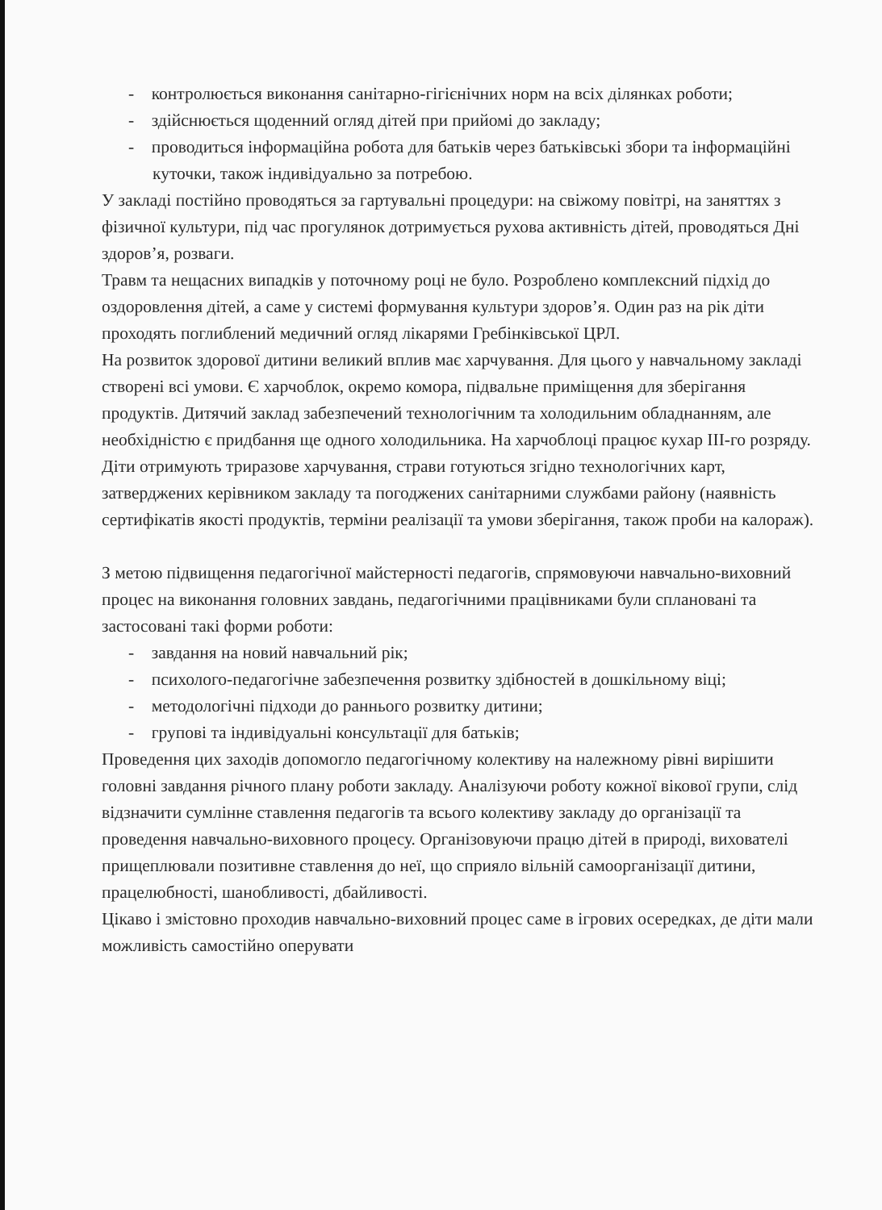- контролюється виконання санітарно-гігієнічних норм на всіх ділянках роботи;
- здійснюється щоденний огляд дітей при прийомі до закладу;
- проводиться інформаційна робота для батьків через батьківські збори та інформаційні куточки, також індивідуально за потребою.
У закладі постійно проводяться за гартувальні процедури: на свіжому повітрі, на заняттях з фізичної культури, під час прогулянок дотримується рухова активність дітей, проводяться Дні здоров’я, розваги.
Травм та нещасних випадків у поточному році не було. Розроблено комплексний підхід до оздоровлення дітей, а саме у системі формування культури здоров’я. Один раз на рік діти проходять поглиблений медичний огляд лікарями Гребінківської ЦРЛ.
На розвиток здорової дитини великий вплив має харчування. Для цього у навчальному закладі створені всі умови. Є харчоблок, окремо комора, підвальне приміщення для зберігання продуктів. Дитячий заклад забезпечений технологічним та холодильним обладнанням, але необхідністю є придбання ще одного холодильника. На харчоблоці працює кухар ІІІ-го розряду. Діти отримують триразове харчування, страви готуються згідно технологічних карт, затверджених керівником закладу та погоджених санітарними службами району (наявність сертифікатів якості продуктів, терміни реалізації та умови зберігання, також проби на калораж).
З метою підвищення педагогічної майстерності педагогів, спрямовуючи навчально-виховний процес на виконання головних завдань, педагогічними працівниками були сплановані та застосовані такі форми роботи:
- завдання на новий навчальний рік;
- психолого-педагогічне забезпечення розвитку здібностей в дошкільному віці;
- методологічні підходи до раннього розвитку дитини;
- групові та індивідуальні консультації для батьків;
Проведення цих заходів допомогло педагогічному колективу на належному рівні вирішити головні завдання річного плану роботи закладу. Аналізуючи роботу кожної вікової групи, слід відзначити сумлінне ставлення педагогів та всього колективу закладу до організації та проведення навчально-виховного процесу. Організовуючи працю дітей в природі, вихователі прищеплювали позитивне ставлення до неї, що сприяло вільній самоорганізації дитини, працелюбності, шанобливості, дбайливості.
Цікаво і змістовно проходив навчально-виховний процес саме в ігрових осередках, де діти мали можливість самостійно оперувати